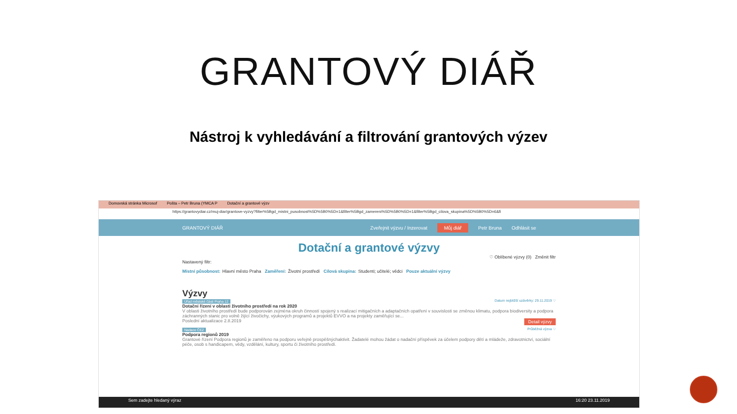GRANTOVÝ DIÁŘ
Nástroj k vyhledávání a filtrování grantových výzev
Domovská stránka Microsof Pošta – Petr Bruna (YMCA P Dotační a grantové výzv
https://grantovydiar.cz/muj-diar/grantove-vyzvy?filter%5Bgd_mistni_pusobnost%5D%5B0%5D=1&filter%5Bgd_zamereni%5D%5B0%5D=1&filter%5Bgd_cilova_skupina%5D%5B0%5D=6&fi
GRANTOVÝ DIÁŘ Zveřejnit výzvu / Inzerovat Můj diář Petr Bruna Odhlásit se
Dotační a grantové výzvy
♡ Oblíbené výzvy (0) Změnit filtr
Nastavený filtr:
Místní působnost: Hlavní město Praha Zaměření: Životní prostředí Cílová skupina: Studenti; učitelé; vědci Pouze aktuální výzvy
Výzvy
Úřad městské části Praha 12 Datum nejbližší uzávěrky: 29.11.2019 ♡
Dotační řízení v oblasti životního prostředí na rok 2020
V oblasti životního prostředí bude podporován zejména okruh činností spojený s realizací mitigačních a adaptačních opatření v souvislosti se změnou klimatu, podpora biodiversity a podpora záchranných stanic pro volně žijící živočichy, výukových programů a projektů EVVO a na projekty zaměřující se...
Poslední aktualizace 2.8.2019 Detail výzvy
Nadace ČEZ Průběžná výzva ♡
Podpora regionů 2019
Grantové řízení Podpora regionů je zaměřeno na podporu veřejně prospěšnýchaktivit. Žadatelé mohou žádat o nadační příspěvek za účelem podpory dětí a mládeže, zdravotnictví, sociální péče, osob s handicapem, vědy, vzdělání, kultury, sportu či životního prostředí.
Sem zadejte hledaný výraz 16:20 23.11.2019